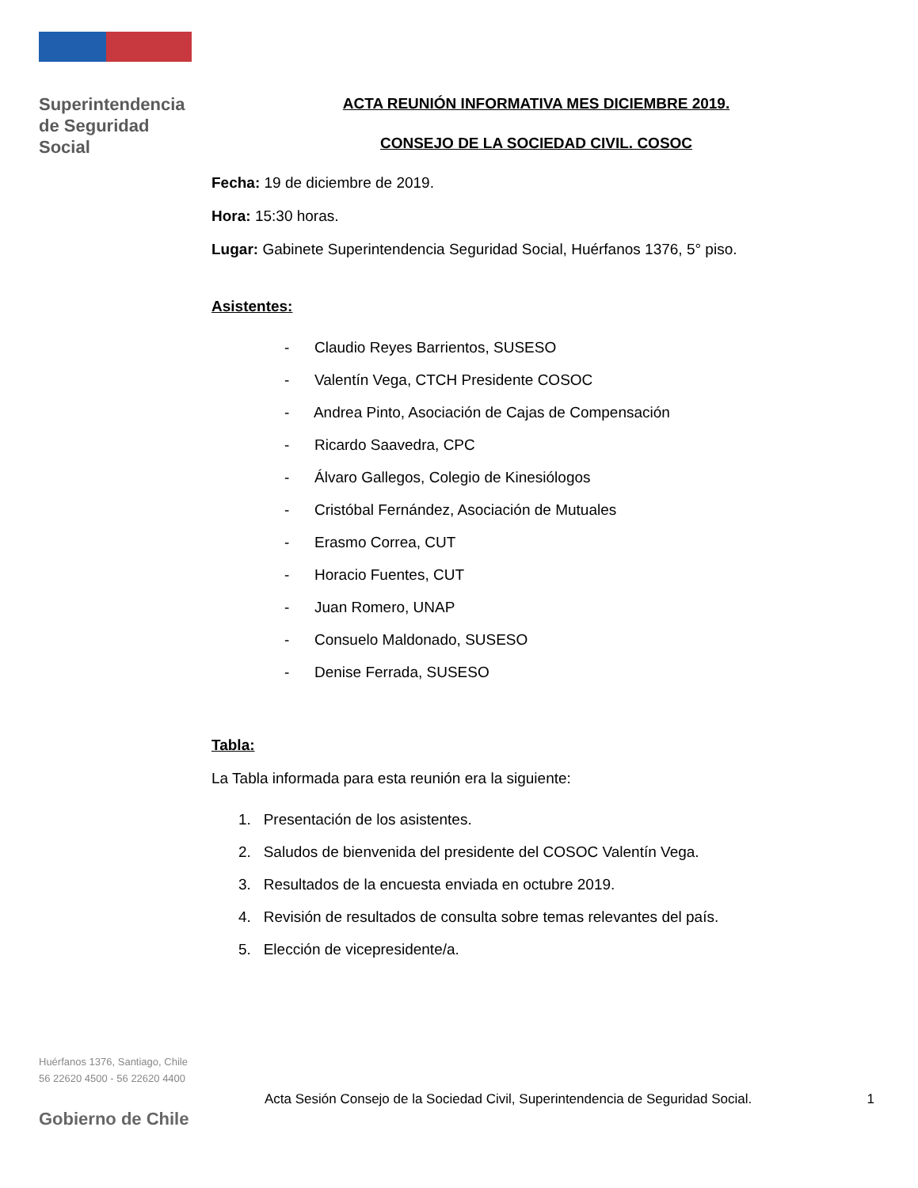Superintendencia
de Seguridad
Social
ACTA REUNIÓN INFORMATIVA MES DICIEMBRE 2019.
CONSEJO DE LA SOCIEDAD CIVIL. COSOC
Fecha: 19 de diciembre de 2019.
Hora: 15:30 horas.
Lugar: Gabinete Superintendencia Seguridad Social, Huérfanos 1376, 5° piso.
Asistentes:
- Claudio Reyes Barrientos, SUSESO
- Valentín Vega, CTCH Presidente COSOC
- Andrea Pinto, Asociación de Cajas de Compensación
- Ricardo Saavedra, CPC
- Álvaro Gallegos, Colegio de Kinesiólogos
- Cristóbal Fernández, Asociación de Mutuales
- Erasmo Correa, CUT
- Horacio Fuentes, CUT
- Juan Romero, UNAP
- Consuelo Maldonado, SUSESO
- Denise Ferrada, SUSESO
Tabla:
La Tabla informada para esta reunión era la siguiente:
1. Presentación de los asistentes.
2. Saludos de bienvenida del presidente del COSOC Valentín Vega.
3. Resultados de la encuesta enviada en octubre 2019.
4. Revisión de resultados de consulta sobre temas relevantes del país.
5. Elección de vicepresidente/a.
Huérfanos 1376, Santiago, Chile
56 22620 4500 - 56 22620 4400
Acta Sesión Consejo de la Sociedad Civil, Superintendencia de Seguridad Social. 1
Gobierno de Chile